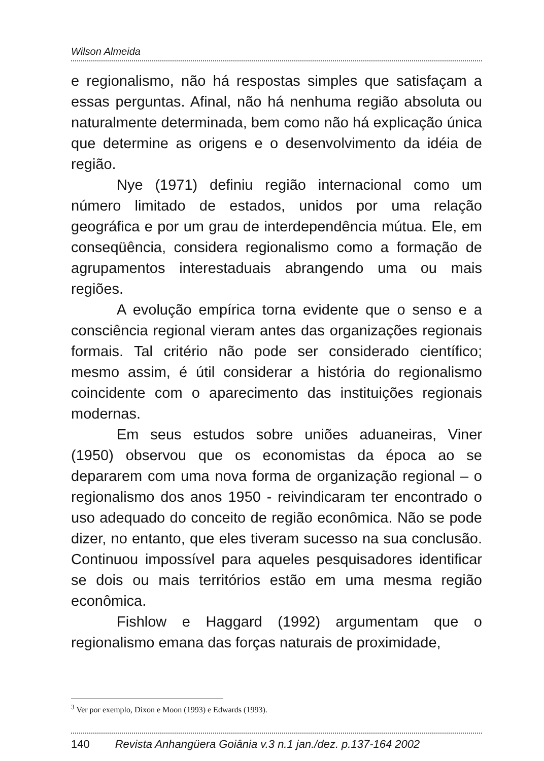Wilson Almeida
e regionalismo, não há respostas simples que satisfaçam a essas perguntas. Afinal, não há nenhuma região absoluta ou naturalmente determinada, bem como não há explicação única que determine as origens e o desenvolvimento da idéia de região.
Nye (1971) definiu região internacional como um número limitado de estados, unidos por uma relação geográfica e por um grau de interdependência mútua. Ele, em conseqüência, considera regionalismo como a formação de agrupamentos interestaduais abrangendo uma ou mais regiões.
A evolução empírica torna evidente que o senso e a consciência regional vieram antes das organizações regionais formais. Tal critério não pode ser considerado científico; mesmo assim, é útil considerar a história do regionalismo coincidente com o aparecimento das instituições regionais modernas.
Em seus estudos sobre uniões aduaneiras, Viner (1950) observou que os economistas da época ao se depararem com uma nova forma de organização regional – o regionalismo dos anos 1950 - reivindicaram ter encontrado o uso adequado do conceito de região econômica. Não se pode dizer, no entanto, que eles tiveram sucesso na sua conclusão. Continuou impossível para aqueles pesquisadores identificar se dois ou mais territórios estão em uma mesma região econômica.
Fishlow e Haggard (1992) argumentam que o regionalismo emana das forças naturais de proximidade,
<sup>3</sup> Ver por exemplo, Dixon e Moon (1993) e Edwards (1993).
140 Revista Anhangüera Goiânia v.3 n.1 jan./dez. p.137-164 2002